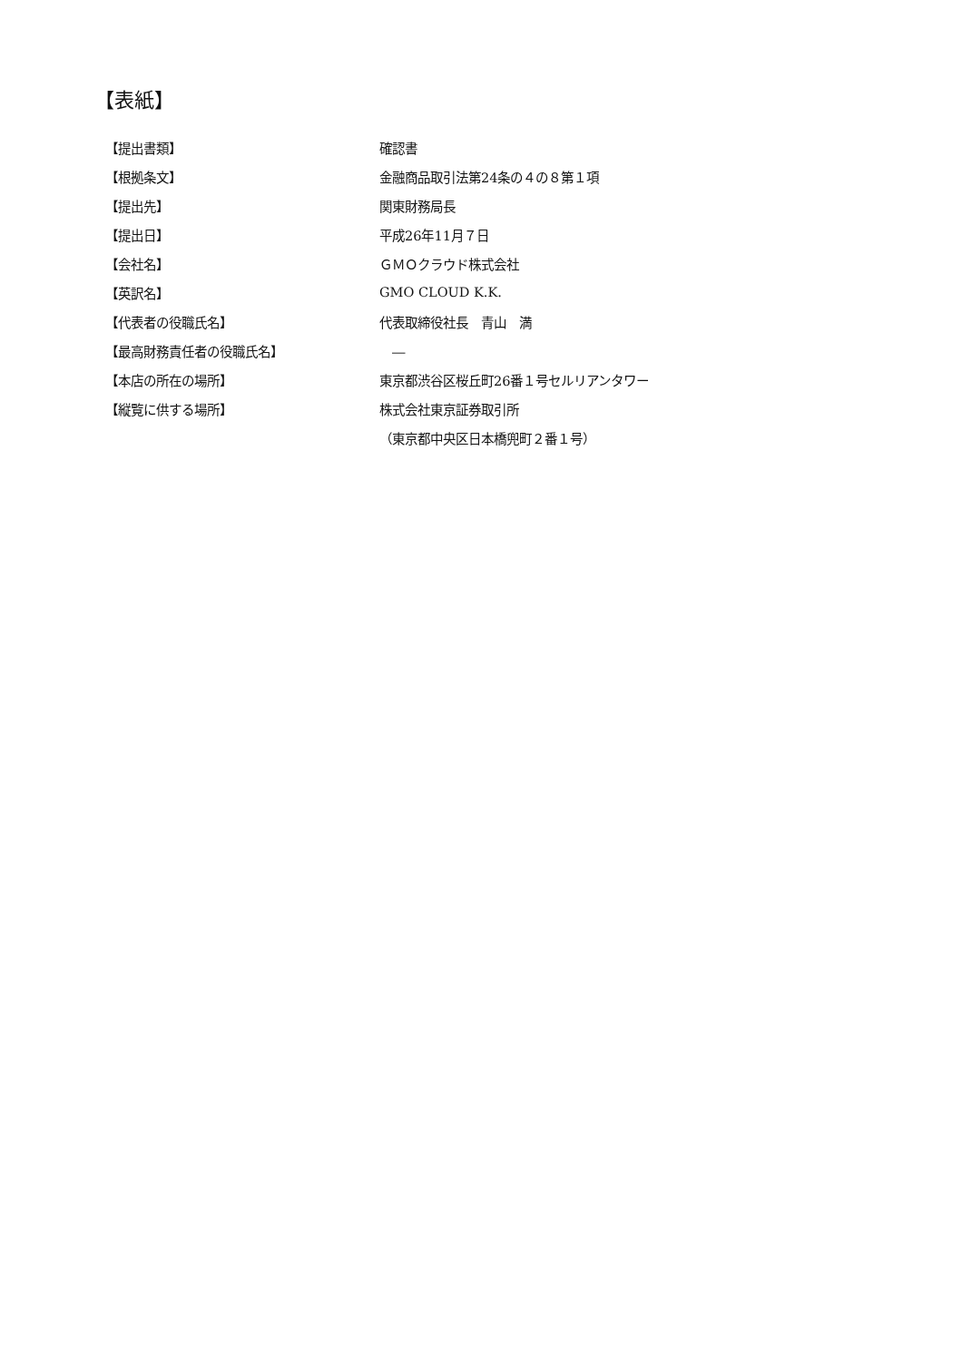【表紙】
| 【提出書類】 | 確認書 |
| 【根拠条文】 | 金融商品取引法第24条の４の８第１項 |
| 【提出先】 | 関東財務局長 |
| 【提出日】 | 平成26年11月７日 |
| 【会社名】 | ＧＭＯクラウド株式会社 |
| 【英訳名】 | GMO CLOUD K.K. |
| 【代表者の役職氏名】 | 代表取締役社長 青山 満 |
| 【最高財務責任者の役職氏名】 | ― |
| 【本店の所在の場所】 | 東京都渋谷区桜丘町26番１号セルリアンタワー |
| 【縦覧に供する場所】 | 株式会社東京証券取引所 |
| | （東京都中央区日本橋兜町２番１号） |